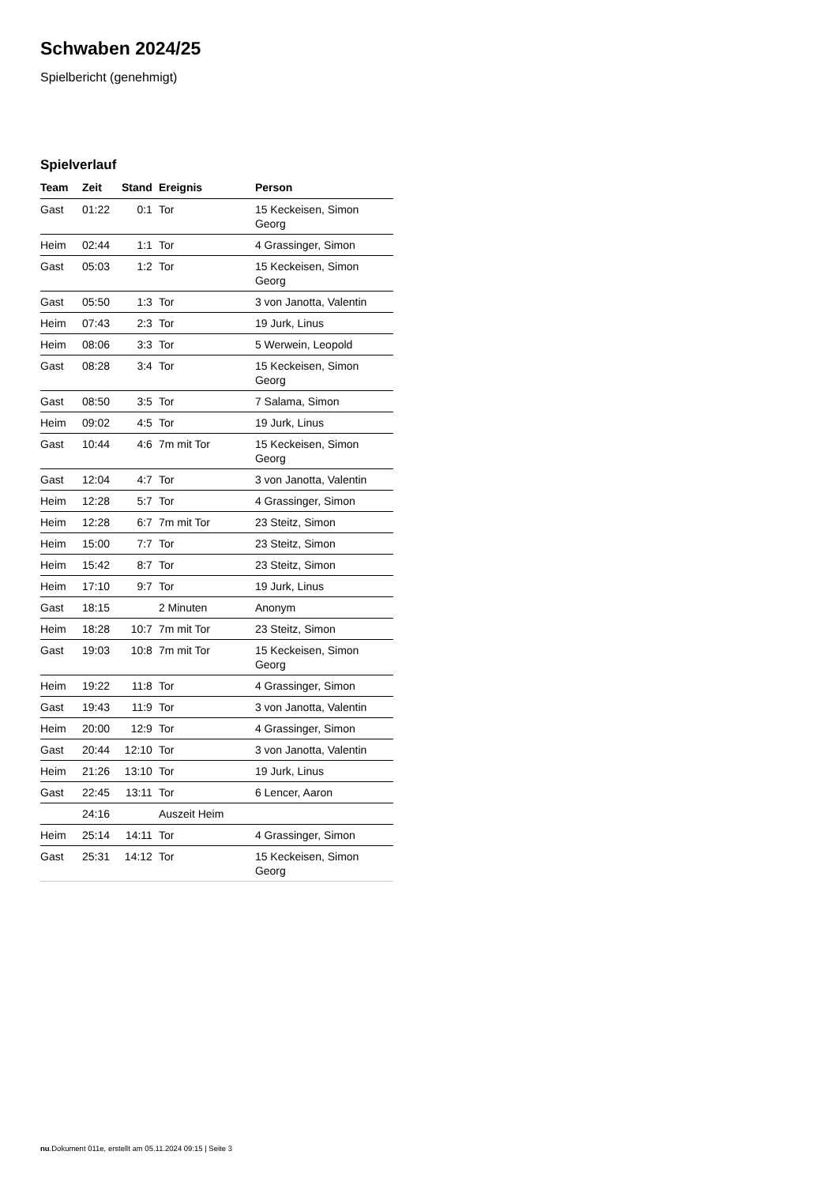Schwaben 2024/25
Spielbericht (genehmigt)
Spielverlauf
| Team | Zeit | Stand | Ereignis | Person |
| --- | --- | --- | --- | --- |
| Gast | 01:22 | 0:1 | Tor | 15 Keckeisen, Simon Georg |
| Heim | 02:44 | 1:1 | Tor | 4 Grassinger, Simon |
| Gast | 05:03 | 1:2 | Tor | 15 Keckeisen, Simon Georg |
| Gast | 05:50 | 1:3 | Tor | 3 von Janotta, Valentin |
| Heim | 07:43 | 2:3 | Tor | 19 Jurk, Linus |
| Heim | 08:06 | 3:3 | Tor | 5 Werwein, Leopold |
| Gast | 08:28 | 3:4 | Tor | 15 Keckeisen, Simon Georg |
| Gast | 08:50 | 3:5 | Tor | 7 Salama, Simon |
| Heim | 09:02 | 4:5 | Tor | 19 Jurk, Linus |
| Gast | 10:44 | 4:6 | 7m mit Tor | 15 Keckeisen, Simon Georg |
| Gast | 12:04 | 4:7 | Tor | 3 von Janotta, Valentin |
| Heim | 12:28 | 5:7 | Tor | 4 Grassinger, Simon |
| Heim | 12:28 | 6:7 | 7m mit Tor | 23 Steitz, Simon |
| Heim | 15:00 | 7:7 | Tor | 23 Steitz, Simon |
| Heim | 15:42 | 8:7 | Tor | 23 Steitz, Simon |
| Heim | 17:10 | 9:7 | Tor | 19 Jurk, Linus |
| Gast | 18:15 | | 2 Minuten | Anonym |
| Heim | 18:28 | 10:7 | 7m mit Tor | 23 Steitz, Simon |
| Gast | 19:03 | 10:8 | 7m mit Tor | 15 Keckeisen, Simon Georg |
| Heim | 19:22 | 11:8 | Tor | 4 Grassinger, Simon |
| Gast | 19:43 | 11:9 | Tor | 3 von Janotta, Valentin |
| Heim | 20:00 | 12:9 | Tor | 4 Grassinger, Simon |
| Gast | 20:44 | 12:10 | Tor | 3 von Janotta, Valentin |
| Heim | 21:26 | 13:10 | Tor | 19 Jurk, Linus |
| Gast | 22:45 | 13:11 | Tor | 6 Lencer, Aaron |
| | 24:16 | | Auszeit Heim | |
| Heim | 25:14 | 14:11 | Tor | 4 Grassinger, Simon |
| Gast | 25:31 | 14:12 | Tor | 15 Keckeisen, Simon Georg |
nu.Dokument 011e, erstellt am 05.11.2024 09:15 | Seite 3